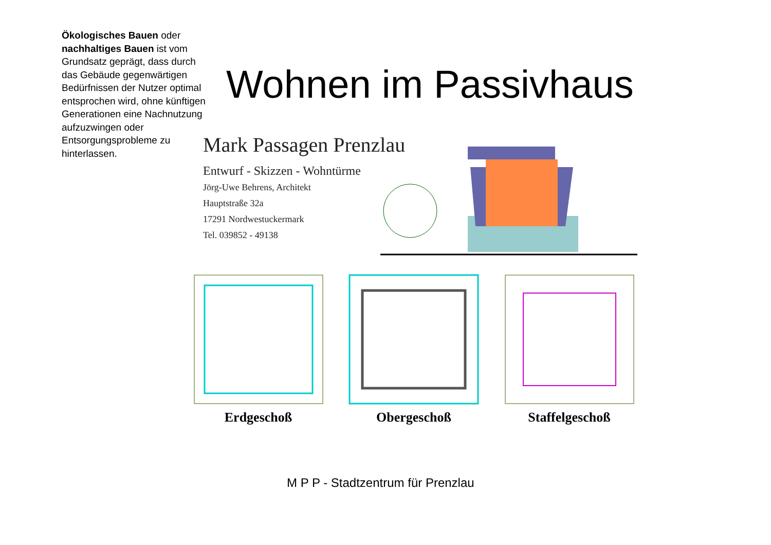Ökologisches Bauen oder nachhaltiges Bauen ist vom Grundsatz geprägt, dass durch das Gebäude gegenwärtigen Bedürfnissen der Nutzer optimal entsprochen wird, ohne künftigen Generationen eine Nachnutzung aufzuzwingen oder Entsorgungsprobleme zu hinterlassen.
Wohnen im Passivhaus
Mark Passagen Prenzlau
Entwurf - Skizzen - Wohntürme
Jörg-Uwe Behrens, Architekt
Hauptstraße 32a
17291 Nordwestuckermark
Tel. 039852 - 49138
Erdgeschoß Obergeschoß Staffelgeschoß
M P P - Stadtzentrum für Prenzlau